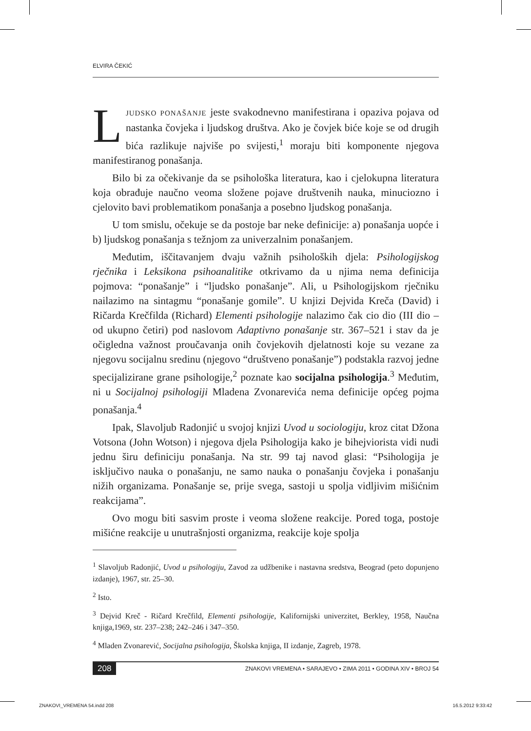ELVIRA ČEKIĆ
LJUDSKO PONAŠANJE jeste svakodnevno manifestirana i opaziva pojava od nastanka čovjeka i ljudskog društva. Ako je čovjek biće koje se od drugih bića razlikuje najviše po svijesti,<sup>1</sup> moraju biti komponente njegova manifestiranog ponašanja.
Bilo bi za očekivanje da se psihološka literatura, kao i cjelokupna literatura koja obrađuje naučno veoma složene pojave društvenih nauka, minuciozno i cjelovito bavi problematikom ponašanja a posebno ljudskog ponašanja.
U tom smislu, očekuje se da postoje bar neke definicije: a) ponašanja uopće i b) ljudskog ponašanja s težnjom za univerzalnim ponašanjem.
Međutim, iščitavanjem dvaju važnih psiholoških djela: Psihologijskog rječnika i Leksikona psihoanalitike otkrivamo da u njima nema definicija pojmova: “ponašanje” i “ljudsko ponašanje”. Ali, u Psihologijskom rječniku nailazimo na sintagmu “ponašanje gomile”. U knjizi Dejvida Kreča (David) i Ričarda Krečfilda (Richard) Elementi psihologije nalazimo čak cio dio (III dio – od ukupno četiri) pod naslovom Adaptivno ponašanje str. 367–521 i stav da je očigledna važnost proučavanja onih čovjekovih djelatnosti koje su vezane za njegovu socijalnu sredinu (njegovo “društveno ponašanje”) podstakla razvoj jedne specijalizirane grane psihologije,<sup>2</sup> poznate kao socijalna psihologija.<sup>3</sup> Međutim, ni u Socijalnoj psihologiji Mladena Zvonarevića nema definicije općeg pojma ponašanja.<sup>4</sup>
Ipak, Slavoljub Radonjić u svojoj knjizi Uvod u sociologiju, kroz citat Džona Votsona (John Wotson) i njegova djela Psihologija kako je bihejviorista vidi nudi jednu širu definiciju ponašanja. Na str. 99 taj navod glasi: “Psihologija je isključivo nauka o ponašanju, ne samo nauka o ponašanju čovjeka i ponašanju nižih organizama. Ponašanje se, prije svega, sastoji u spolja vidljivim mišićnim reakcijama”.
Ovo mogu biti sasvim proste i veoma složene reakcije. Pored toga, postoje mišićne reakcije u unutrašnjosti organizma, reakcije koje spolja
<sup>1</sup> Slavoljub Radonjić, Uvod u psihologiju, Zavod za udžbenike i nastavna sredstva, Beograd (peto dopunjeno izdanje), 1967, str. 25–30.
<sup>2</sup> Isto.
<sup>3</sup> Dejvid Kreč - Ričard Krečfild, Elementi psihologije, Kalifornijski univerzitet, Berkley, 1958, Naučna knjiga,1969, str. 237–238; 242–246 i 347–350.
<sup>4</sup> Mladen Zvonarević, Socijalna psihologija, Školska knjiga, II izdanje, Zagreb, 1978.
208 ZNAKOVI VREMENA • SARAJEVO • ZIMA 2011 • GODINA XIV • BROJ 54
ZNAKOVI_VREMENA 54.indd 208 16.5.2012 9:33:42